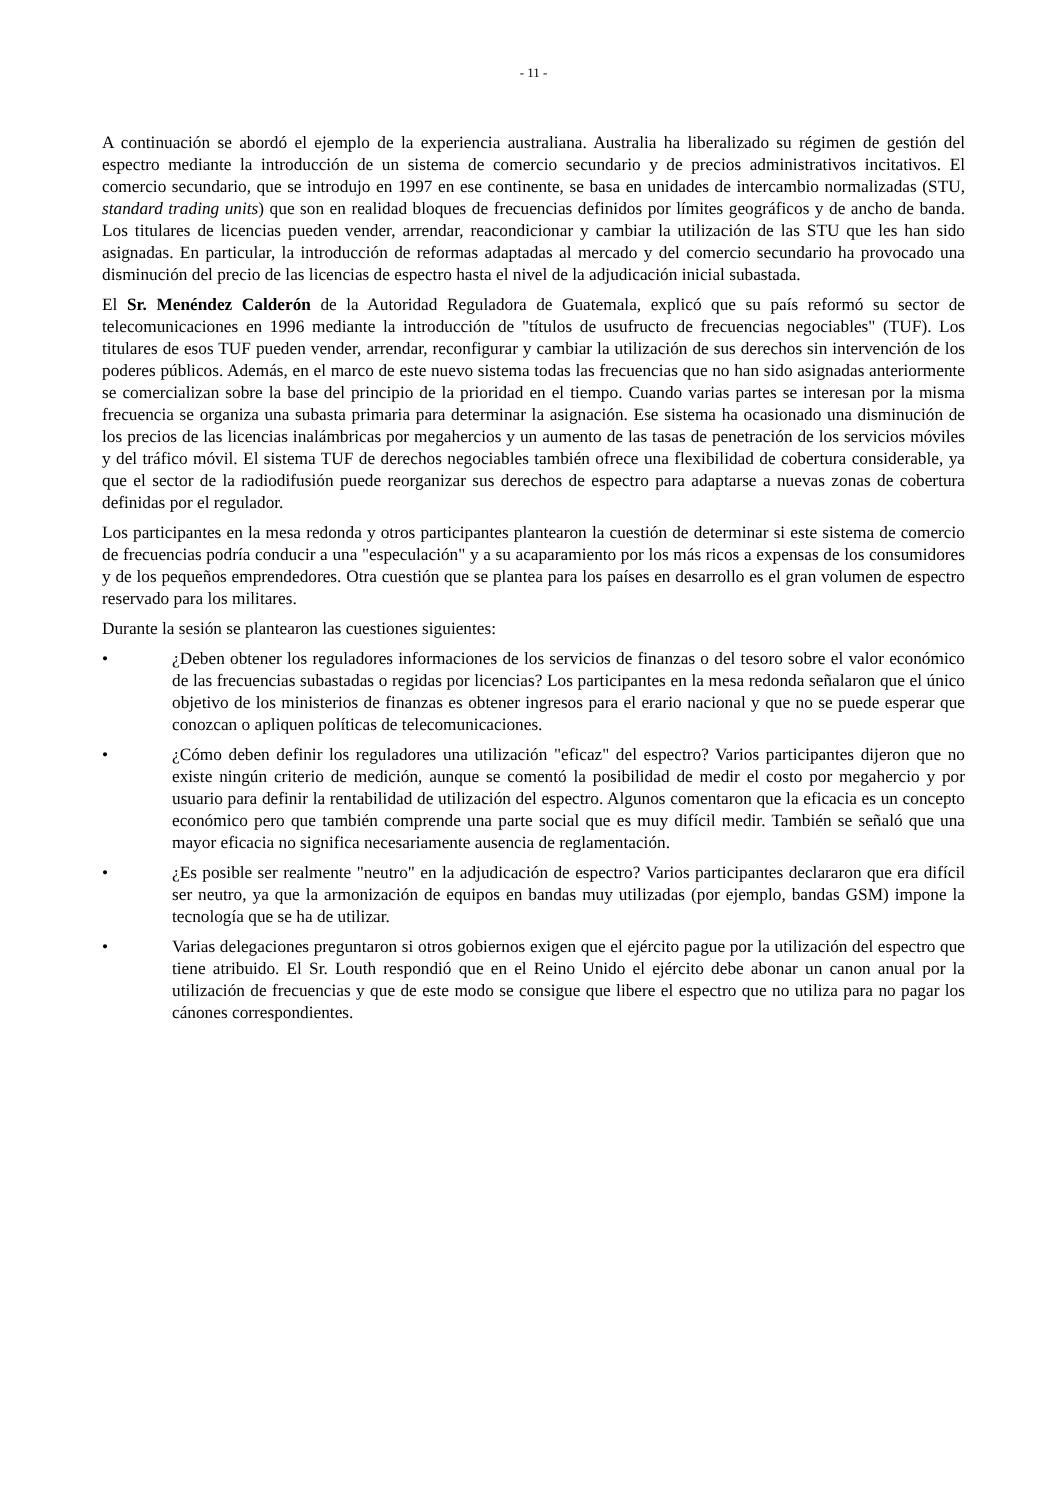- 11 -
A continuación se abordó el ejemplo de la experiencia australiana. Australia ha liberalizado su régimen de gestión del espectro mediante la introducción de un sistema de comercio secundario y de precios administrativos incitativos. El comercio secundario, que se introdujo en 1997 en ese continente, se basa en unidades de intercambio normalizadas (STU, standard trading units) que son en realidad bloques de frecuencias definidos por límites geográficos y de ancho de banda. Los titulares de licencias pueden vender, arrendar, reacondicionar y cambiar la utilización de las STU que les han sido asignadas. En particular, la introducción de reformas adaptadas al mercado y del comercio secundario ha provocado una disminución del precio de las licencias de espectro hasta el nivel de la adjudicación inicial subastada.
El Sr. Menéndez Calderón de la Autoridad Reguladora de Guatemala, explicó que su país reformó su sector de telecomunicaciones en 1996 mediante la introducción de "títulos de usufructo de frecuencias negociables" (TUF). Los titulares de esos TUF pueden vender, arrendar, reconfigurar y cambiar la utilización de sus derechos sin intervención de los poderes públicos. Además, en el marco de este nuevo sistema todas las frecuencias que no han sido asignadas anteriormente se comercializan sobre la base del principio de la prioridad en el tiempo. Cuando varias partes se interesan por la misma frecuencia se organiza una subasta primaria para determinar la asignación. Ese sistema ha ocasionado una disminución de los precios de las licencias inalámbricas por megahercios y un aumento de las tasas de penetración de los servicios móviles y del tráfico móvil. El sistema TUF de derechos negociables también ofrece una flexibilidad de cobertura considerable, ya que el sector de la radiodifusión puede reorganizar sus derechos de espectro para adaptarse a nuevas zonas de cobertura definidas por el regulador.
Los participantes en la mesa redonda y otros participantes plantearon la cuestión de determinar si este sistema de comercio de frecuencias podría conducir a una "especulación" y a su acaparamiento por los más ricos a expensas de los consumidores y de los pequeños emprendedores. Otra cuestión que se plantea para los países en desarrollo es el gran volumen de espectro reservado para los militares.
Durante la sesión se plantearon las cuestiones siguientes:
• ¿Deben obtener los reguladores informaciones de los servicios de finanzas o del tesoro sobre el valor económico de las frecuencias subastadas o regidas por licencias? Los participantes en la mesa redonda señalaron que el único objetivo de los ministerios de finanzas es obtener ingresos para el erario nacional y que no se puede esperar que conozcan o apliquen políticas de telecomunicaciones.
• ¿Cómo deben definir los reguladores una utilización "eficaz" del espectro? Varios participantes dijeron que no existe ningún criterio de medición, aunque se comentó la posibilidad de medir el costo por megahercio y por usuario para definir la rentabilidad de utilización del espectro. Algunos comentaron que la eficacia es un concepto económico pero que también comprende una parte social que es muy difícil medir. También se señaló que una mayor eficacia no significa necesariamente ausencia de reglamentación.
• ¿Es posible ser realmente "neutro" en la adjudicación de espectro? Varios participantes declararon que era difícil ser neutro, ya que la armonización de equipos en bandas muy utilizadas (por ejemplo, bandas GSM) impone la tecnología que se ha de utilizar.
• Varias delegaciones preguntaron si otros gobiernos exigen que el ejército pague por la utilización del espectro que tiene atribuido. El Sr. Louth respondió que en el Reino Unido el ejército debe abonar un canon anual por la utilización de frecuencias y que de este modo se consigue que libere el espectro que no utiliza para no pagar los cánones correspondientes.